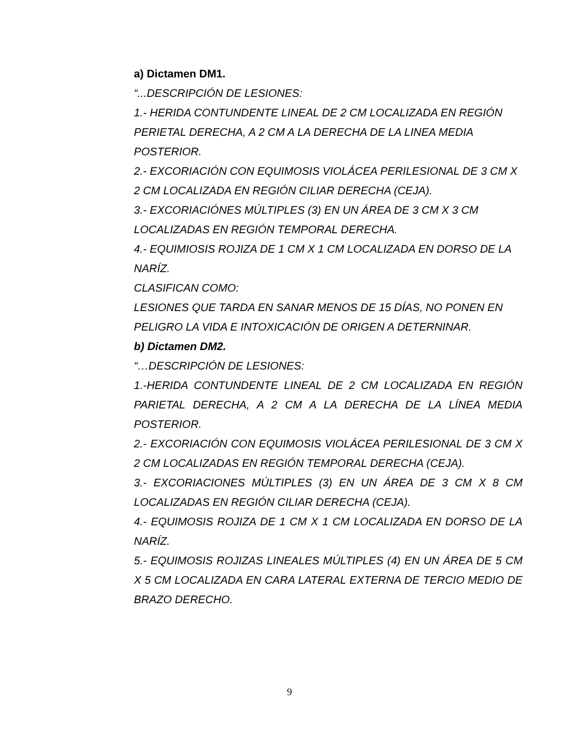a) Dictamen DM1.
“...DESCRIPCIÓN DE LESIONES:
1.- HERIDA CONTUNDENTE LINEAL DE 2 CM LOCALIZADA EN REGIÓN PERIETAL DERECHA, A 2 CM A LA DERECHA DE LA LINEA MEDIA POSTERIOR.
2.- EXCORIACIÓN CON EQUIMOSIS VIOLÁCEA PERILESIONAL DE 3 CM X 2 CM LOCALIZADA EN REGIÓN CILIAR DERECHA (CEJA).
3.- EXCORIACIÓNES MÚLTIPLES (3) EN UN ÁREA DE 3 CM X 3 CM LOCALIZADAS EN REGIÓN TEMPORAL DERECHA.
4.- EQUIMIOSIS ROJIZA DE 1 CM X 1 CM LOCALIZADA EN DORSO DE LA NARÍZ.
CLASIFICAN COMO:
LESIONES QUE TARDA EN SANAR MENOS DE 15 DÍAS, NO PONEN EN PELIGRO LA VIDA E INTOXICACIÓN DE ORIGEN A DETERNINAR.
b) Dictamen DM2.
“…DESCRIPCIÓN DE LESIONES:
1.-HERIDA CONTUNDENTE LINEAL DE 2 CM LOCALIZADA EN REGIÓN PARIETAL DERECHA, A 2 CM A LA DERECHA DE LA LÍNEA MEDIA POSTERIOR.
2.- EXCORIACIÓN CON EQUIMOSIS VIOLÁCEA PERILESIONAL DE 3 CM X 2 CM LOCALIZADAS EN REGIÓN TEMPORAL DERECHA (CEJA).
3.- EXCORIACIONES MÚLTIPLES (3) EN UN ÁREA DE 3 CM X 8 CM LOCALIZADAS EN REGIÓN CILIAR DERECHA (CEJA).
4.- EQUIMOSIS ROJIZA DE 1 CM X 1 CM LOCALIZADA EN DORSO DE LA NARÍZ.
5.- EQUIMOSIS ROJIZAS LINEALES MÚLTIPLES (4) EN UN ÁREA DE 5 CM X 5 CM LOCALIZADA EN CARA LATERAL EXTERNA DE TERCIO MEDIO DE BRAZO DERECHO.
9